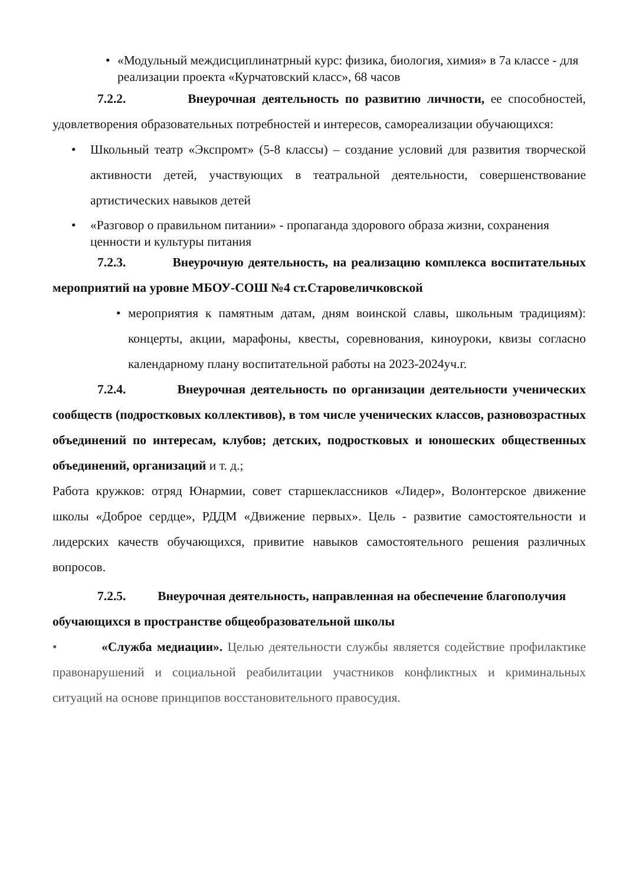• «Модульный междисциплинатрный курс: физика, биология, химия» в 7а классе - для реализации проекта «Курчатовский класс», 68 часов
7.2.2. Внеурочная деятельность по развитию личности, ее способностей, удовлетворения образовательных потребностей и интересов, самореализации обучающихся:
• Школьный театр «Экспромт» (5-8 классы) – создание условий для развития творческой активности детей, участвующих в театральной деятельности, совершенствование артистических навыков детей
• «Разговор о правильном питании» - пропаганда здорового образа жизни, сохранения ценности и культуры питания
7.2.3. Внеурочную деятельность, на реализацию комплекса воспитательных мероприятий на уровне МБОУ-СОШ №4 ст.Старовеличковской
• мероприятия к памятным датам, дням воинской славы, школьным традициям): концерты, акции, марафоны, квесты, соревнования, киноуроки, квизы согласно календарному плану воспитательной работы на 2023-2024уч.г.
7.2.4. Внеурочная деятельность по организации деятельности ученических сообществ (подростковых коллективов), в том числе ученических классов, разновозрастных объединений по интересам, клубов; детских, подростковых и юношеских общественных объединений, организаций и т. д.;
Работа кружков: отряд Юнармии, совет старшеклассников «Лидер», Волонтерское движение школы «Доброе сердце», РДДМ «Движение первых». Цель - развитие самостоятельности и лидерских качеств обучающихся, привитие навыков самостоятельного решения различных вопросов.
7.2.5. Внеурочная деятельность, направленная на обеспечение благополучия обучающихся в пространстве общеобразовательной школы
• «Служба медиации». Целью деятельности службы является содействие профилактике правонарушений и социальной реабилитации участников конфликтных и криминальных ситуаций на основе принципов восстановительного правосудия.